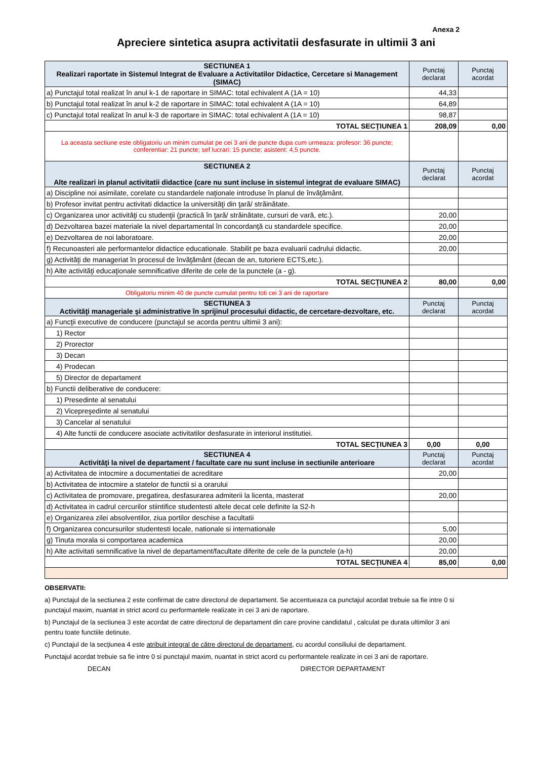Anexa 2
Apreciere sintetica asupra activitatii desfasurate in ultimii 3 ani
| SECTIUNEA 1 Realizari raportate in Sistemul Integrat de Evaluare a Activitatilor Didactice, Cercetare si Management (SIMAC) | Punctaj declarat | Punctaj acordat |
| --- | --- | --- |
| a) Punctajul total realizat în anul k-1 de raportare in SIMAC: total echivalent A (1A = 10) | 44,33 | |
| b) Punctajul total realizat în anul k-2 de raportare in SIMAC: total echivalent A (1A = 10) | 64,89 | |
| c) Punctajul total realizat în anul k-3 de raportare in SIMAC: total echivalent A (1A = 10) | 98,87 | |
| TOTAL SECŢIUNEA 1 | 208,09 | 0,00 |
| La aceasta sectiune este obligatoriu un minim cumulat pe cei 3 ani de puncte dupa cum urmeaza: profesor: 36 puncte; conferentiar: 21 puncte; sef lucrari: 15 puncte; asistent: 4,5 puncte. | | |
| SECTIUNEA 2 Alte realizari in planul activitatii didactice (care nu sunt incluse in sistemul integrat de evaluare SIMAC) | Punctaj declarat | Punctaj acordat |
| a) Discipline noi asimilate, corelate cu standardele naţionale introduse în planul de învăţământ. | | |
| b) Profesor invitat pentru activitati didactice la universităţi din ţară/ străinătate. | | |
| c) Organizarea unor activităţi cu studenţii (practică în ţară/ străinătate, cursuri de vară, etc.). | 20,00 | |
| d) Dezvoltarea bazei materiale la nivel departamental în concordanţă cu standardele specifice. | 20,00 | |
| e) Dezvoltarea de noi laboratoare. | 20,00 | |
| f) Recunoasteri ale performantelor didactice educationale. Stabilit pe baza evaluarii cadrului didactic. | 20,00 | |
| g) Activităţi de manageriat în procesul de învăţământ (decan de an, tutoriere ECTS,etc.). | | |
| h) Alte activităţi educaţionale semnificative diferite de cele de la punctele (a - g). | | |
| TOTAL SECŢIUNEA 2 | 80,00 | 0,00 |
| Obligatoriu minim 40 de puncte cumulat pentru toti cei 3 ani de raportare | | |
| SECTIUNEA 3 Activităţi manageriale şi administrative în sprijinul procesului didactic, de cercetare-dezvoltare, etc. | Punctaj declarat | Punctaj acordat |
| a) Funcţii executive de conducere (punctajul se acorda pentru ultimii 3 ani): | | |
| 1) Rector | | |
| 2) Prorector | | |
| 3) Decan | | |
| 4) Prodecan | | |
| 5) Director de departament | | |
| b) Functii deliberative de conducere: | | |
| 1) Presedinte al senatului | | |
| 2) Vicepreşedinte al senatului | | |
| 3) Cancelar al senatului | | |
| 4) Alte functii de conducere asociate activitatilor desfasurate in interiorul institutiei. | | |
| TOTAL SECŢIUNEA 3 | 0,00 | 0,00 |
| SECTIUNEA 4 Activităţi la nivel de departament / facultate care nu sunt incluse in sectiunile anterioare | Punctaj declarat | Punctaj acordat |
| a) Activitatea de intocmire a documentatiei de acreditare | 20,00 | |
| b) Activitatea de intocmire a statelor de functii si a orarului | | |
| c) Activitatea de promovare, pregatirea, desfasurarea admiterii la licenta, masterat | 20,00 | |
| d) Activitatea in cadrul cercurilor stiintifice studentesti altele decat cele definite la S2-h | | |
| e) Organizarea zilei absolventilor, ziua portilor deschise a facultatii | | |
| f) Organizarea concursurilor studentesti locale, nationale si internationale | 5,00 | |
| g) Tinuta morala si comportarea academica | 20,00 | |
| h) Alte activitati semnificative la nivel de departament/facultate diferite de cele de la punctele (a-h) | 20,00 | |
| TOTAL SECŢIUNEA 4 | 85,00 | 0,00 |
OBSERVATII:
a) Punctajul de la sectiunea 2 este confirmat de catre directorul de departament. Se accentueaza ca punctajul acordat trebuie sa fie intre 0 si punctajul maxim, nuantat in strict acord cu performantele realizate in cei 3 ani de raportare.
b) Punctajul de la sectiunea 3 este acordat de catre directorul de departament din care provine candidatul , calculat pe durata ultimilor 3 ani pentru toate functiile detinute.
c) Punctajul de la secţiunea 4 este atribuit integral de către directorul de departament, cu acordul consiliului de departament.
Punctajul acordat trebuie sa fie intre 0 si punctajul maxim, nuantat in strict acord cu performantele realizate in cei 3 ani de raportare.
DECAN DIRECTOR DEPARTAMENT